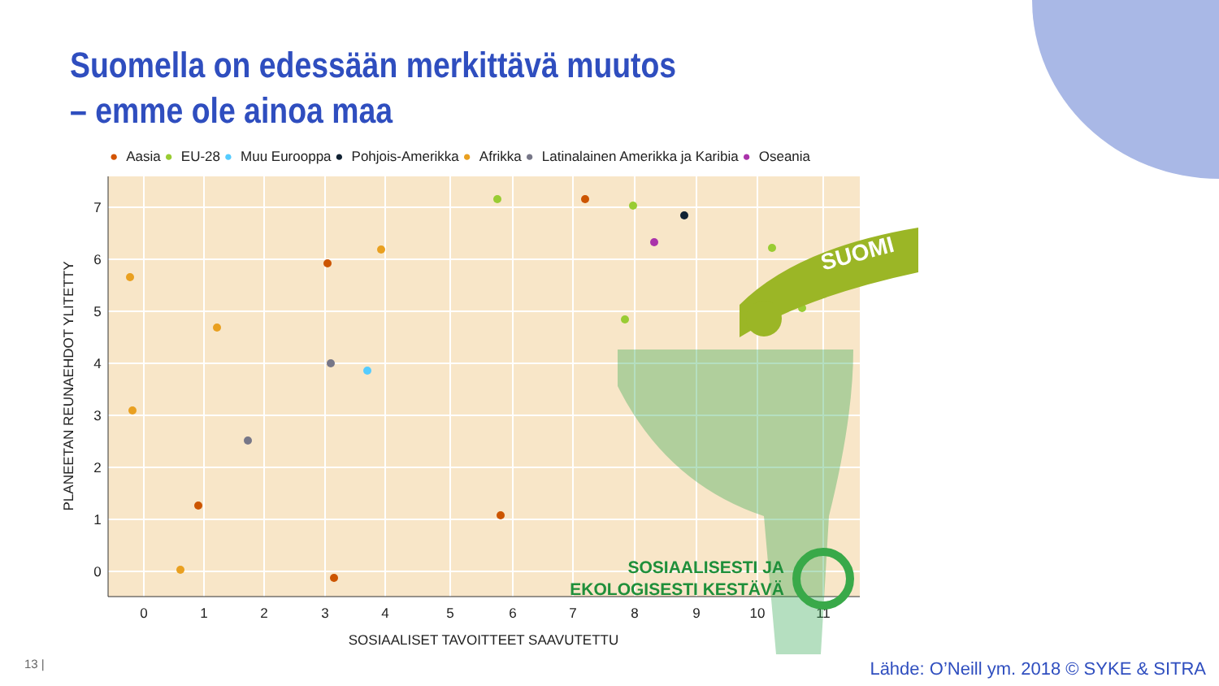Suomella on edessään merkittävä muutos
– emme ole ainoa maa
● Aasia ● EU-28 ● Muu Eurooppa ● Pohjois-Amerikka ● Afrikka ● Latinalainen Amerikka ja Karibia ● Oseania
0
1
2
3
4
5
6
7
8
9
10
11
7
6
5
4
3
2
1
0
SOSIAALISET TAVOITTEET SAAVUTETTU
PLANEETAN REUNAEHDOT YLITETTY
SUOMI
SOSIAALISESTI JA
EKOLOGISESTI KESTÄVÄ
13 |
Lähde: O’Neill ym. 2018 © SYKE & SITRA